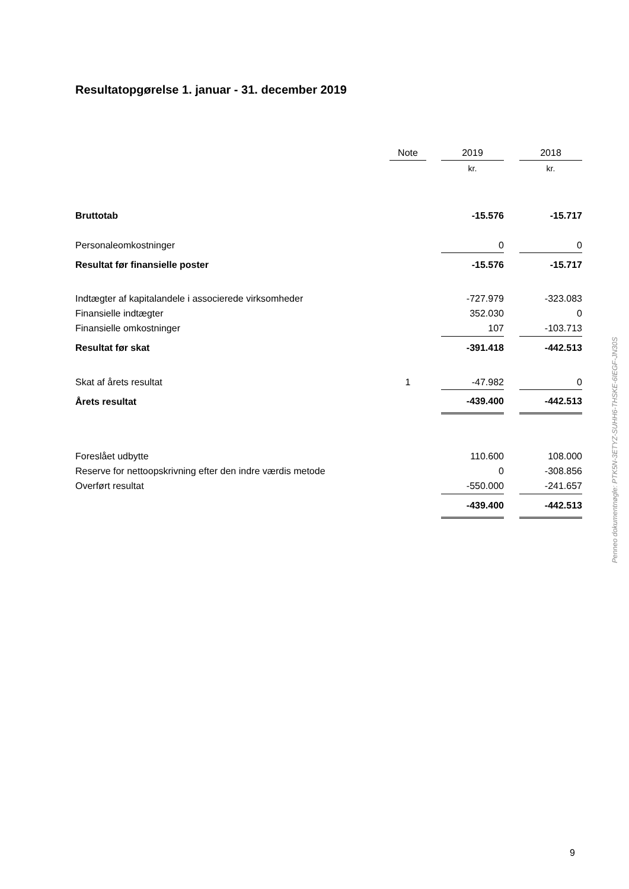Resultatopgørelse 1. januar - 31. december 2019
| | Note | | 2019 | | 2018 |
| --- | --- | --- | --- | --- | --- |
| | | | kr. | | kr. |
| Bruttotab | | | -15.576 | | -15.717 |
| Personaleomkostninger | | | 0 | | 0 |
| Resultat før finansielle poster | | | -15.576 | | -15.717 |
| Indtægter af kapitalandele i associerede virksomheder | | | -727.979 | | -323.083 |
| Finansielle indtægter | | | 352.030 | | 0 |
| Finansielle omkostninger | | | 107 | | -103.713 |
| Resultat før skat | | | -391.418 | | -442.513 |
| Skat af årets resultat | 1 | | -47.982 | | 0 |
| Årets resultat | | | -439.400 | | -442.513 |
| Foreslået udbytte | | | 110.600 | | 108.000 |
| Reserve for nettoopskrivning efter den indre værdis metode | | | 0 | | -308.856 |
| Overført resultat | | | -550.000 | | -241.657 |
| | | | -439.400 | | -442.513 |
Penneo dokumentnøgle: PTK5N-3ETYZ-SUHH6-THSKE-6IEGF-JN30S
9